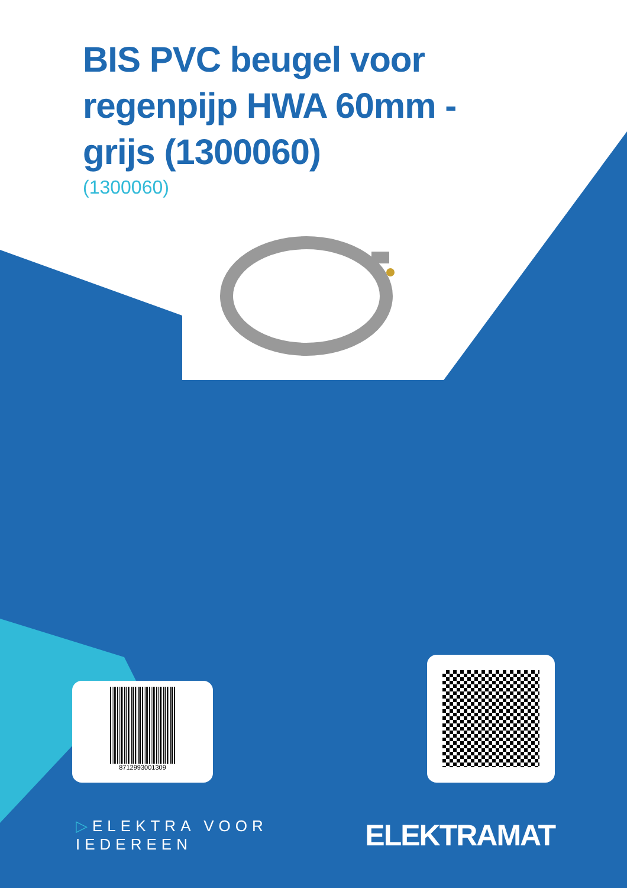BIS PVC beugel voor regenpijp HWA 60mm - grijs (1300060)
(1300060)
8712993001309
▷ELEKTRA VOOR IEDEREEN ELEKTRAMAT